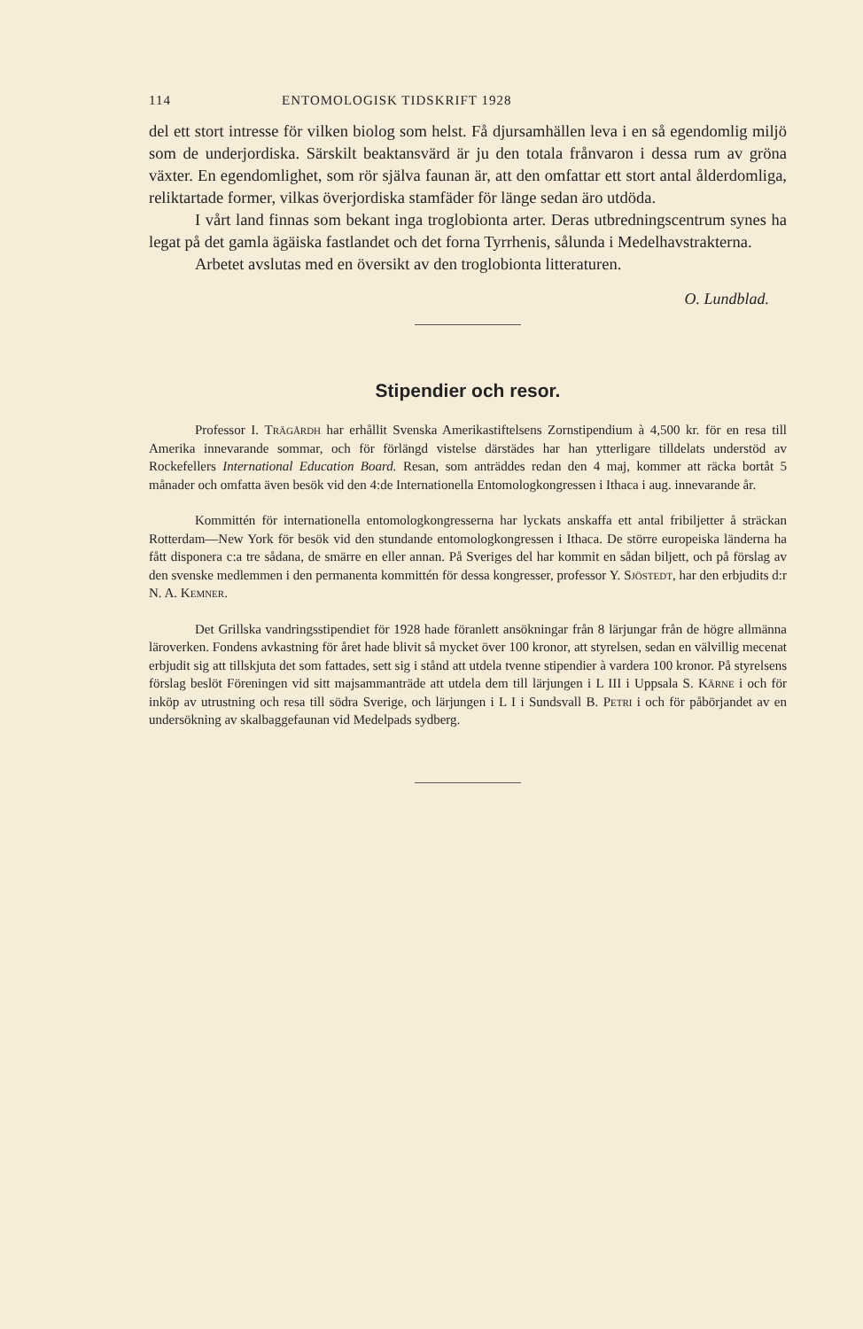114 ENTOMOLOGISK TIDSKRIFT 1928
del ett stort intresse för vilken biolog som helst. Få djursamhällen leva i en så egendomlig miljö som de underjordiska. Särskilt beaktansvärd är ju den totala frånvaron i dessa rum av gröna växter. En egendomlighet, som rör själva faunan är, att den omfattar ett stort antal ålderdomliga, reliktartade former, vilkas överjordiska stamfäder för länge sedan äro utdöda.
I vårt land finnas som bekant inga troglobionta arter. Deras utbredningscentrum synes ha legat på det gamla ägäiska fastlandet och det forna Tyrrhenis, sålunda i Medelhavstrakterna.
Arbetet avslutas med en översikt av den troglobionta litteraturen.
O. Lundblad.
Stipendier och resor.
Professor I. Trägårdh har erhållit Svenska Amerikastiftelsens Zornstipendium à 4,500 kr. för en resa till Amerika innevarande sommar, och för förlängd vistelse därstädes har han ytterligare tilldelats understöd av Rockefellers International Education Board. Resan, som anträddes redan den 4 maj, kommer att räcka bortåt 5 månader och omfatta även besök vid den 4:de Internationella Entomologkongressen i Ithaca i aug. innevarande år.
Kommittén för internationella entomologkongresserna har lyckats anskaffa ett antal fribiljetter å sträckan Rotterdam—New York för besök vid den stundande entomologkongressen i Ithaca. De större europeiska länderna ha fått disponera c:a tre sådana, de smärre en eller annan. På Sveriges del har kommit en sådan biljett, och på förslag av den svenske medlemmen i den permanenta kommittén för dessa kongresser, professor Y. Sjöstedt, har den erbjudits d:r N. A. Kemner.
Det Grillska vandringsstipendiet för 1928 hade föranlett ansökningar från 8 lärjungar från de högre allmänna läroverken. Fondens avkastning för året hade blivit så mycket över 100 kronor, att styrelsen, sedan en välvillig mecenat erbjudit sig att tillskjuta det som fattades, sett sig i stånd att utdela tvenne stipendier à vardera 100 kronor. På styrelsens förslag beslöt Föreningen vid sitt majsammanträde att utdela dem till lärjungen i L III i Uppsala S. Kärne i och för inköp av utrustning och resa till södra Sverige, och lärjungen i L I i Sundsvall B. Petri i och för påbörjandet av en undersökning av skalbaggefaunan vid Medelpads sydberg.